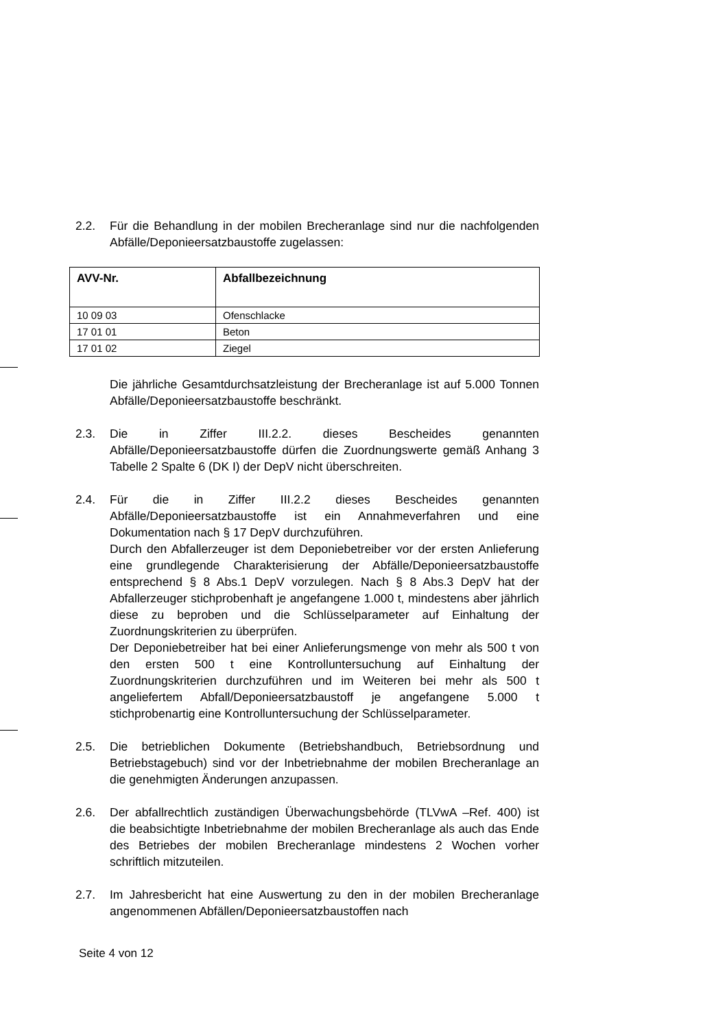2.2. Für die Behandlung in der mobilen Brecheranlage sind nur die nachfolgenden Abfälle/Deponieersatzbaustoffe zugelassen:
| AVV-Nr. | Abfallbezeichnung |
| --- | --- |
| 10 09 03 | Ofenschlacke |
| 17 01 01 | Beton |
| 17 01 02 | Ziegel |
Die jährliche Gesamtdurchsatzleistung der Brecheranlage ist auf 5.000 Tonnen Abfälle/Deponieersatzbaustoffe beschränkt.
2.3. Die in Ziffer III.2.2. dieses Bescheides genannten Abfälle/Deponieersatzbaustoffe dürfen die Zuordnungswerte gemäß Anhang 3 Tabelle 2 Spalte 6 (DK I) der DepV nicht überschreiten.
2.4. Für die in Ziffer III.2.2 dieses Bescheides genannten Abfälle/Deponieersatzbaustoffe ist ein Annahmeverfahren und eine Dokumentation nach § 17 DepV durchzuführen.
Durch den Abfallerzeuger ist dem Deponiebetreiber vor der ersten Anlieferung eine grundlegende Charakterisierung der Abfälle/Deponieersatzbaustoffe entsprechend § 8 Abs.1 DepV vorzulegen. Nach § 8 Abs.3 DepV hat der Abfallerzeuger stichprobenhaft je angefangene 1.000 t, mindestens aber jährlich diese zu beproben und die Schlüsselparameter auf Einhaltung der Zuordnungskriterien zu überprüfen.
Der Deponiebetreiber hat bei einer Anlieferungsmenge von mehr als 500 t von den ersten 500 t eine Kontrolluntersuchung auf Einhaltung der Zuordnungskriterien durchzuführen und im Weiteren bei mehr als 500 t angeliefertem Abfall/Deponieersatzbaustoff je angefangene 5.000 t stichprobenartig eine Kontrolluntersuchung der Schlüsselparameter.
2.5. Die betrieblichen Dokumente (Betriebshandbuch, Betriebsordnung und Betriebstagebuch) sind vor der Inbetriebnahme der mobilen Brecheranlage an die genehmigten Änderungen anzupassen.
2.6. Der abfallrechtlich zuständigen Überwachungsbehörde (TLVwA –Ref. 400) ist die beabsichtigte Inbetriebnahme der mobilen Brecheranlage als auch das Ende des Betriebes der mobilen Brecheranlage mindestens 2 Wochen vorher schriftlich mitzuteilen.
2.7. Im Jahresbericht hat eine Auswertung zu den in der mobilen Brecheranlage angenommenen Abfällen/Deponieersatzbaustoffen nach
Seite 4 von 12